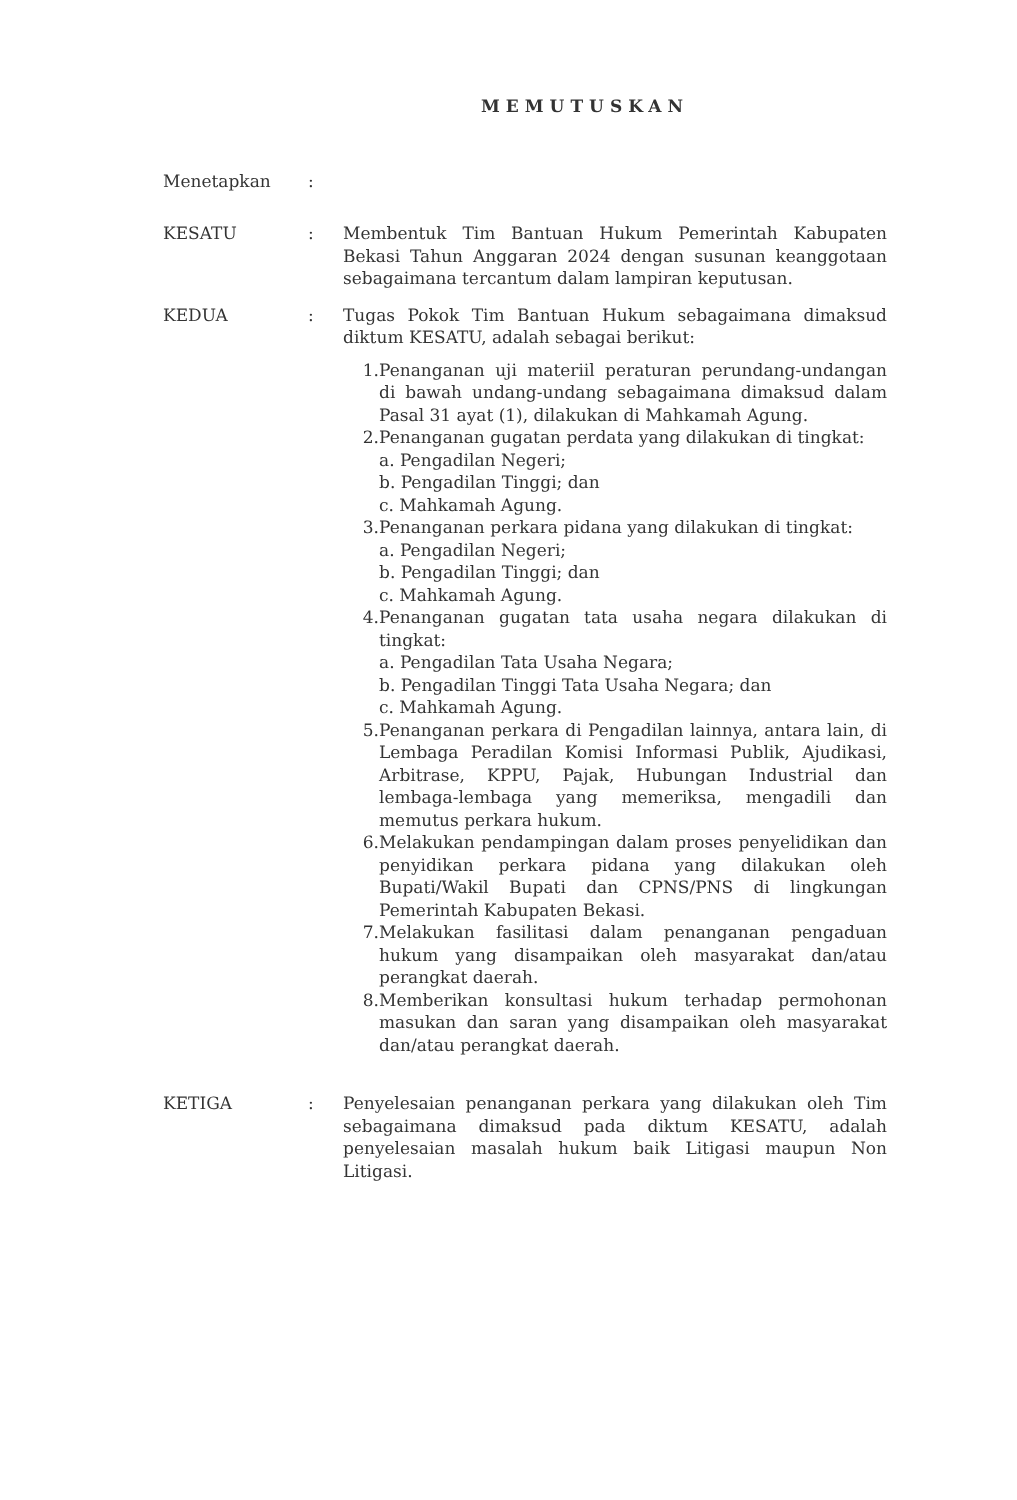MEMUTUSKAN
Menetapkan :
KESATU : Membentuk Tim Bantuan Hukum Pemerintah Kabupaten Bekasi Tahun Anggaran 2024 dengan susunan keanggotaan sebagaimana tercantum dalam lampiran keputusan.
KEDUA : Tugas Pokok Tim Bantuan Hukum sebagaimana dimaksud diktum KESATU, adalah sebagai berikut:
1. Penanganan uji materiil peraturan perundang-undangan di bawah undang-undang sebagaimana dimaksud dalam Pasal 31 ayat (1), dilakukan di Mahkamah Agung.
2. Penanganan gugatan perdata yang dilakukan di tingkat:
a. Pengadilan Negeri;
b. Pengadilan Tinggi; dan
c. Mahkamah Agung.
3. Penanganan perkara pidana yang dilakukan di tingkat:
a. Pengadilan Negeri;
b. Pengadilan Tinggi; dan
c. Mahkamah Agung.
4. Penanganan gugatan tata usaha negara dilakukan di tingkat:
a. Pengadilan Tata Usaha Negara;
b. Pengadilan Tinggi Tata Usaha Negara; dan
c. Mahkamah Agung.
5. Penanganan perkara di Pengadilan lainnya, antara lain, di Lembaga Peradilan Komisi Informasi Publik, Ajudikasi, Arbitrase, KPPU, Pajak, Hubungan Industrial dan lembaga-lembaga yang memeriksa, mengadili dan memutus perkara hukum.
6. Melakukan pendampingan dalam proses penyelidikan dan penyidikan perkara pidana yang dilakukan oleh Bupati/Wakil Bupati dan CPNS/PNS di lingkungan Pemerintah Kabupaten Bekasi.
7. Melakukan fasilitasi dalam penanganan pengaduan hukum yang disampaikan oleh masyarakat dan/atau perangkat daerah.
8. Memberikan konsultasi hukum terhadap permohonan masukan dan saran yang disampaikan oleh masyarakat dan/atau perangkat daerah.
KETIGA : Penyelesaian penanganan perkara yang dilakukan oleh Tim sebagaimana dimaksud pada diktum KESATU, adalah penyelesaian masalah hukum baik Litigasi maupun Non Litigasi.